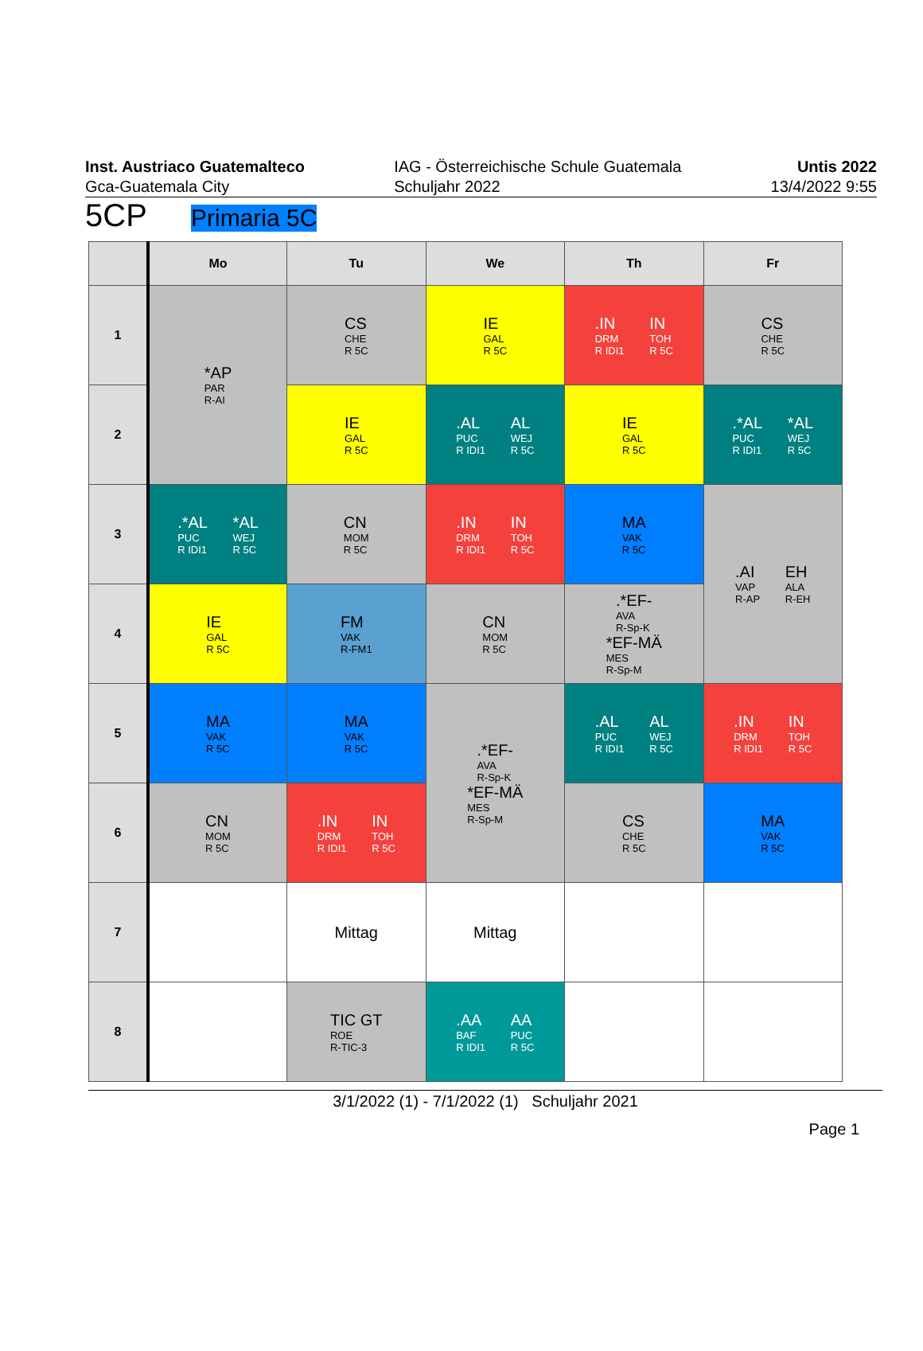Inst. Austriaco Guatemalteco
Gca-Guatemala City
IAG - Österreichische Schule Guatemala
Schuljahr 2022
Untis 2022
13/4/2022 9:55
5CP Primaria 5C
| | Mo | Tu | We | Th | Fr |
| --- | --- | --- | --- | --- | --- |
| 1 | *AP PAR R-AI | CS CHE R 5C | IE GAL R 5C | .IN DRM R IDI1 IN TOH R 5C | CS CHE R 5C |
| 2 | | IE GAL R 5C | .AL PUC R IDI1 AL WEJ R 5C | IE GAL R 5C | .*AL PUC R IDI1 *AL WEJ R 5C |
| 3 | .*AL PUC R IDI1 *AL WEJ R 5C | CN MOM R 5C | .IN DRM R IDI1 IN TOH R 5C | MA VAK R 5C | .AI VAP R-AP EH ALA R-EH |
| 4 | IE GAL R 5C | FM VAK R-FM1 | CN MOM R 5C | .*EF- AVA R-Sp-K *EF-MÄ MES R-Sp-M | |
| 5 | MA VAK R 5C | MA VAK R 5C | .*EF- AVA R-Sp-K *EF-MÄ MES R-Sp-M | .AL PUC R IDI1 AL WEJ R 5C | .IN DRM R IDI1 IN TOH R 5C |
| 6 | CN MOM R 5C | .IN DRM R IDI1 IN TOH R 5C | | CS CHE R 5C | MA VAK R 5C |
| 7 | | Mittag | Mittag | | |
| 8 | | TIC GT ROE R-TIC-3 | .AA BAF R IDI1 AA PUC R 5C | | |
3/1/2022 (1) - 7/1/2022 (1) Schuljahr 2021
Page 1